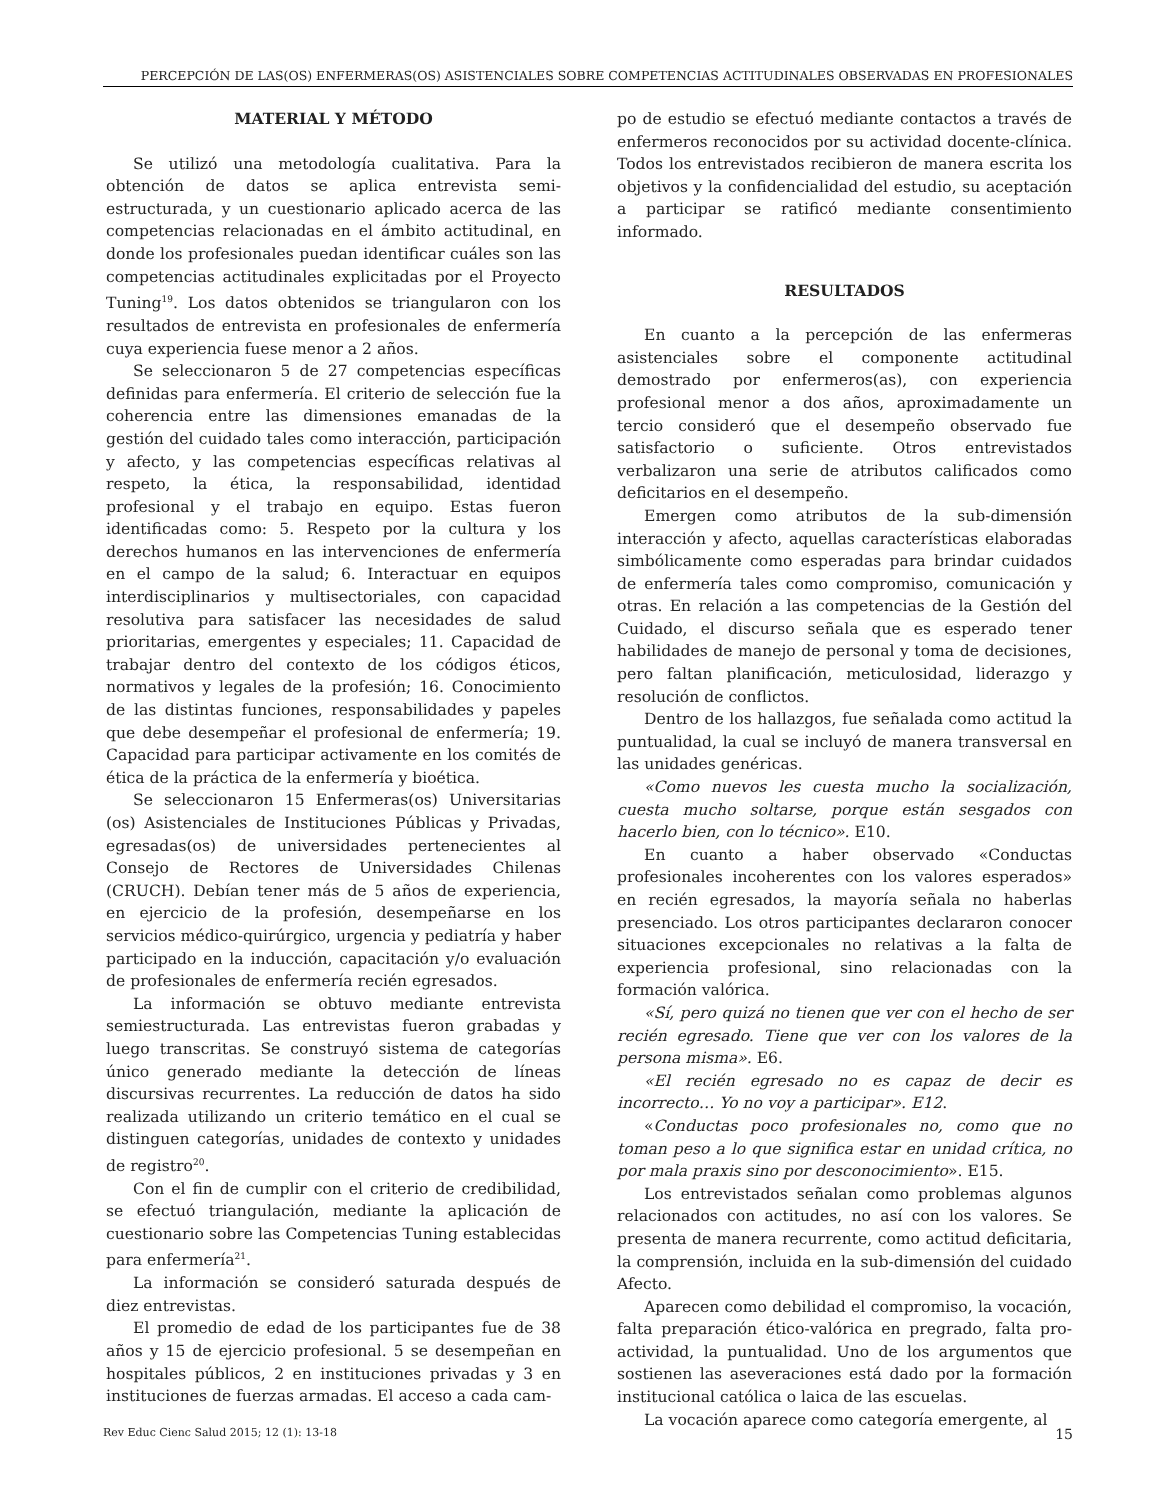PERCEPCIÓN DE LAS(OS) ENFERMERAS(OS) ASISTENCIALES SOBRE COMPETENCIAS ACTITUDINALES OBSERVADAS EN PROFESIONALES
MATERIAL Y MÉTODO
Se utilizó una metodología cualitativa. Para la obtención de datos se aplica entrevista semi-estructurada, y un cuestionario aplicado acerca de las competencias relacionadas en el ámbito actitudinal, en donde los profesionales puedan identificar cuáles son las competencias actitudinales explicitadas por el Proyecto Tuning<sup>19</sup>. Los datos obtenidos se triangularon con los resultados de entrevista en profesionales de enfermería cuya experiencia fuese menor a 2 años.
Se seleccionaron 5 de 27 competencias específicas definidas para enfermería. El criterio de selección fue la coherencia entre las dimensiones emanadas de la gestión del cuidado tales como interacción, participación y afecto, y las competencias específicas relativas al respeto, la ética, la responsabilidad, identidad profesional y el trabajo en equipo. Estas fueron identificadas como: 5. Respeto por la cultura y los derechos humanos en las intervenciones de enfermería en el campo de la salud; 6. Interactuar en equipos interdisciplinarios y multisectoriales, con capacidad resolutiva para satisfacer las necesidades de salud prioritarias, emergentes y especiales; 11. Capacidad de trabajar dentro del contexto de los códigos éticos, normativos y legales de la profesión; 16. Conocimiento de las distintas funciones, responsabilidades y papeles que debe desempeñar el profesional de enfermería; 19. Capacidad para participar activamente en los comités de ética de la práctica de la enfermería y bioética.
Se seleccionaron 15 Enfermeras(os) Universitarias (os) Asistenciales de Instituciones Públicas y Privadas, egresadas(os) de universidades pertenecientes al Consejo de Rectores de Universidades Chilenas (CRUCH). Debían tener más de 5 años de experiencia, en ejercicio de la profesión, desempeñarse en los servicios médico-quirúrgico, urgencia y pediatría y haber participado en la inducción, capacitación y/o evaluación de profesionales de enfermería recién egresados.
La información se obtuvo mediante entrevista semiestructurada. Las entrevistas fueron grabadas y luego transcritas. Se construyó sistema de categorías único generado mediante la detección de líneas discursivas recurrentes. La reducción de datos ha sido realizada utilizando un criterio temático en el cual se distinguen categorías, unidades de contexto y unidades de registro<sup>20</sup>.
Con el fin de cumplir con el criterio de credibilidad, se efectuó triangulación, mediante la aplicación de cuestionario sobre las Competencias Tuning establecidas para enfermería<sup>21</sup>.
La información se consideró saturada después de diez entrevistas.
El promedio de edad de los participantes fue de 38 años y 15 de ejercicio profesional. 5 se desempeñan en hospitales públicos, 2 en instituciones privadas y 3 en instituciones de fuerzas armadas. El acceso a cada cam-
po de estudio se efectuó mediante contactos a través de enfermeros reconocidos por su actividad docente-clínica. Todos los entrevistados recibieron de manera escrita los objetivos y la confidencialidad del estudio, su aceptación a participar se ratificó mediante consentimiento informado.
RESULTADOS
En cuanto a la percepción de las enfermeras asistenciales sobre el componente actitudinal demostrado por enfermeros(as), con experiencia profesional menor a dos años, aproximadamente un tercio consideró que el desempeño observado fue satisfactorio o suficiente. Otros entrevistados verbalizaron una serie de atributos calificados como deficitarios en el desempeño.
Emergen como atributos de la sub-dimensión interacción y afecto, aquellas características elaboradas simbólicamente como esperadas para brindar cuidados de enfermería tales como compromiso, comunicación y otras. En relación a las competencias de la Gestión del Cuidado, el discurso señala que es esperado tener habilidades de manejo de personal y toma de decisiones, pero faltan planificación, meticulosidad, liderazgo y resolución de conflictos.
Dentro de los hallazgos, fue señalada como actitud la puntualidad, la cual se incluyó de manera transversal en las unidades genéricas.
«Como nuevos les cuesta mucho la socialización, cuesta mucho soltarse, porque están sesgados con hacerlo bien, con lo técnico». E10.
En cuanto a haber observado «Conductas profesionales incoherentes con los valores esperados» en recién egresados, la mayoría señala no haberlas presenciado. Los otros participantes declararon conocer situaciones excepcionales no relativas a la falta de experiencia profesional, sino relacionadas con la formación valórica.
«Sí, pero quizá no tienen que ver con el hecho de ser recién egresado. Tiene que ver con los valores de la persona misma». E6.
«El recién egresado no es capaz de decir es incorrecto… Yo no voy a participar». E12.
«Conductas poco profesionales no, como que no toman peso a lo que significa estar en unidad crítica, no por mala praxis sino por desconocimiento». E15.
Los entrevistados señalan como problemas algunos relacionados con actitudes, no así con los valores. Se presenta de manera recurrente, como actitud deficitaria, la comprensión, incluida en la sub-dimensión del cuidado Afecto.
Aparecen como debilidad el compromiso, la vocación, falta preparación ético-valórica en pregrado, falta pro-actividad, la puntualidad. Uno de los argumentos que sostienen las aseveraciones está dado por la formación institucional católica o laica de las escuelas.
La vocación aparece como categoría emergente, al
Rev Educ Cienc Salud 2015; 12 (1): 13-18 15